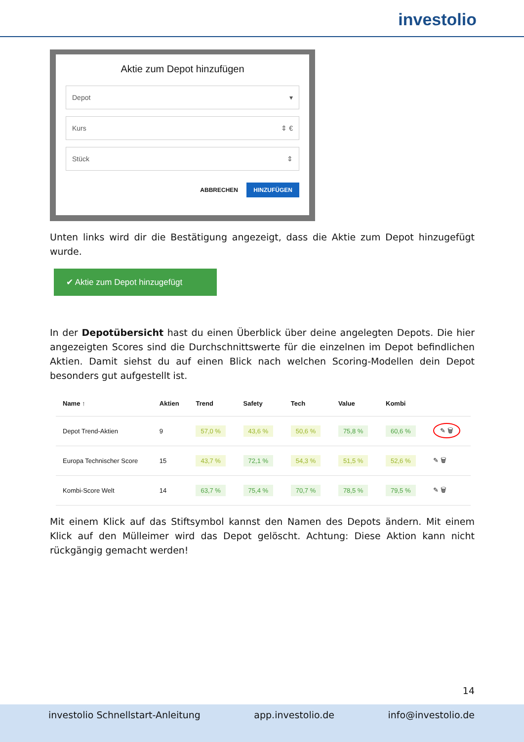investolio
Aktie zum Depot hinzufügen
Depot ▾
Kurs ⇕ €
Stück ⇕
ABBRECHEN HINZUFÜGEN
Unten links wird dir die Bestätigung angezeigt, dass die Aktie zum Depot hinzugefügt wurde.
✔ Aktie zum Depot hinzugefügt
In der Depotübersicht hast du einen Überblick über deine angelegten Depots. Die hier angezeigten Scores sind die Durchschnittswerte für die einzelnen im Depot befindlichen Aktien. Damit siehst du auf einen Blick nach welchen Scoring-Modellen dein Depot besonders gut aufgestellt ist.
| Name ↑ | Aktien | Trend | Safety | Tech | Value | Kombi | |
| --- | --- | --- | --- | --- | --- | --- | --- |
| Depot Trend-Aktien | 9 | 57,0 % | 43,6 % | 50,6 % | 75,8 % | 60,6 % | ✎ 🗑 |
| Europa Technischer Score | 15 | 43,7 % | 72,1 % | 54,3 % | 51,5 % | 52,6 % | ✎ 🗑 |
| Kombi-Score Welt | 14 | 63,7 % | 75,4 % | 70,7 % | 78,5 % | 79,5 % | ✎ 🗑 |
Mit einem Klick auf das Stiftsymbol kannst den Namen des Depots ändern. Mit einem Klick auf den Mülleimer wird das Depot gelöscht. Achtung: Diese Aktion kann nicht rückgängig gemacht werden!
14
investolio Schnellstart-Anleitung app.investolio.de info@investolio.de